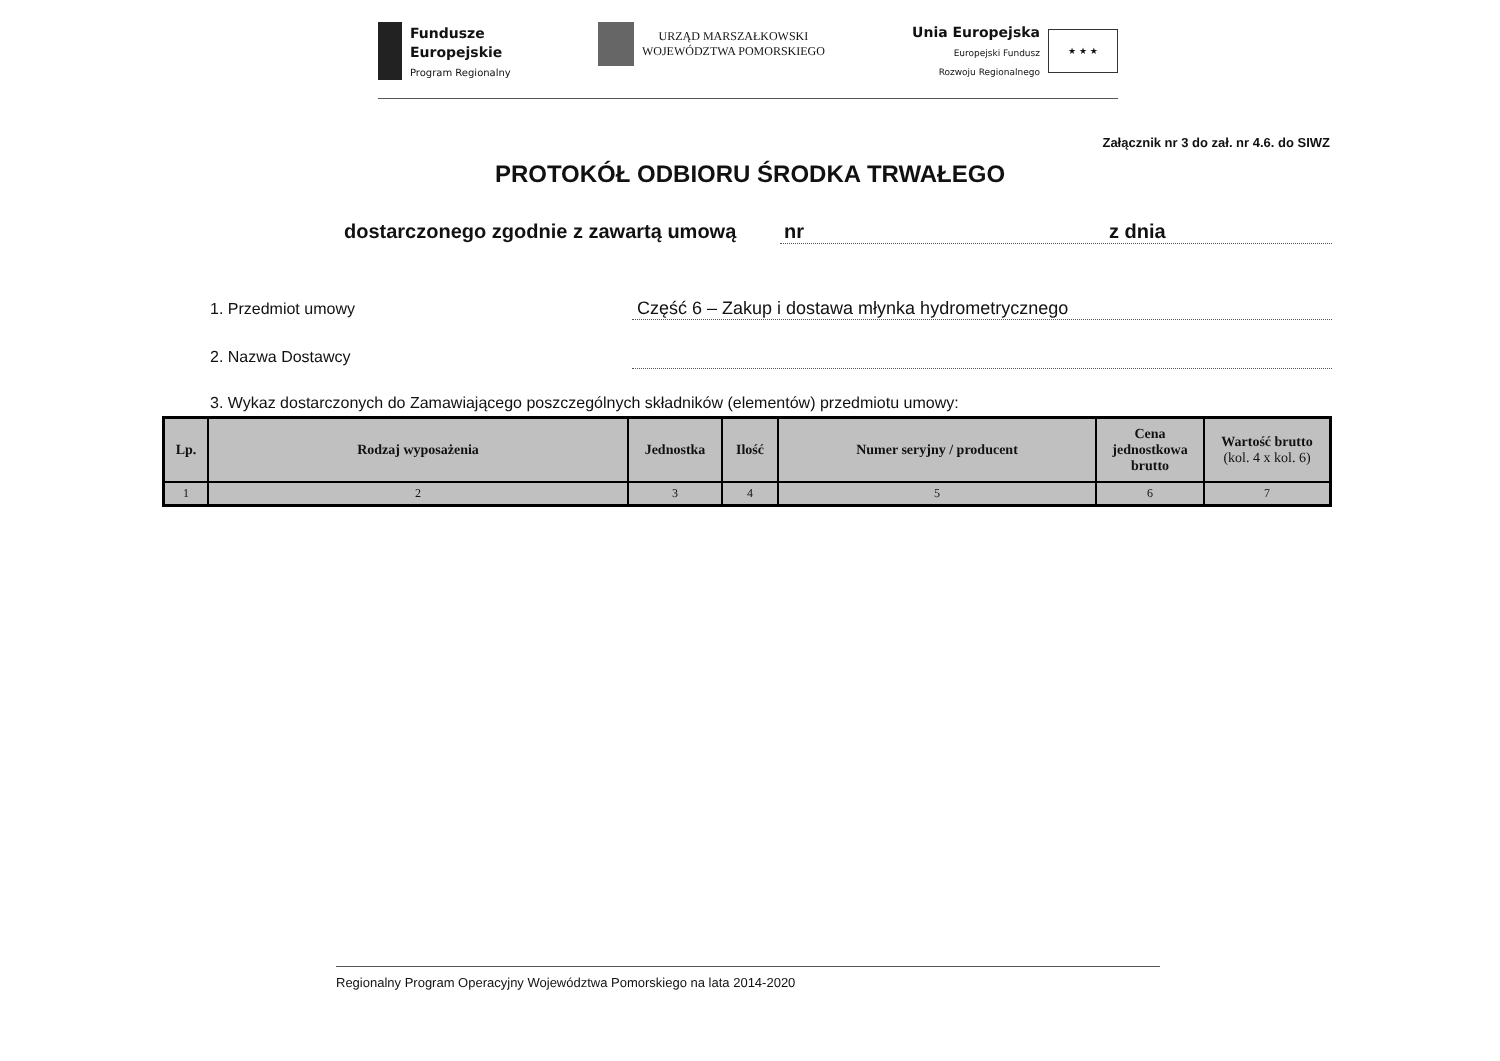Fundusze
Europejskie
Program Regionalny
URZĄD MARSZAŁKOWSKI
WOJEWÓDZTWA POMORSKIEGO
Unia Europejska
Europejski Fundusz
Rozwoju Regionalnego
★ ★ ★
Załącznik nr 3 do zał. nr 4.6. do SIWZ
PROTOKÓŁ ODBIORU ŚRODKA TRWAŁEGO
dostarczonego zgodnie z zawartą umową
nr z dnia
1. Przedmiot umowy Część 6 – Zakup i dostawa młynka hydrometrycznego
2. Nazwa Dostawcy
3. Wykaz dostarczonych do Zamawiającego poszczególnych składników (elementów) przedmiotu umowy:
| Lp. | Rodzaj wyposażenia | Jednostka | Ilość | Numer seryjny / producent | Cena jednostkowa brutto | Wartość brutto (kol. 4 x kol. 6) |
| --- | --- | --- | --- | --- | --- | --- |
| 1 | 2 | 3 | 4 | 5 | 6 | 7 |
Regionalny Program Operacyjny Województwa Pomorskiego na lata 2014-2020